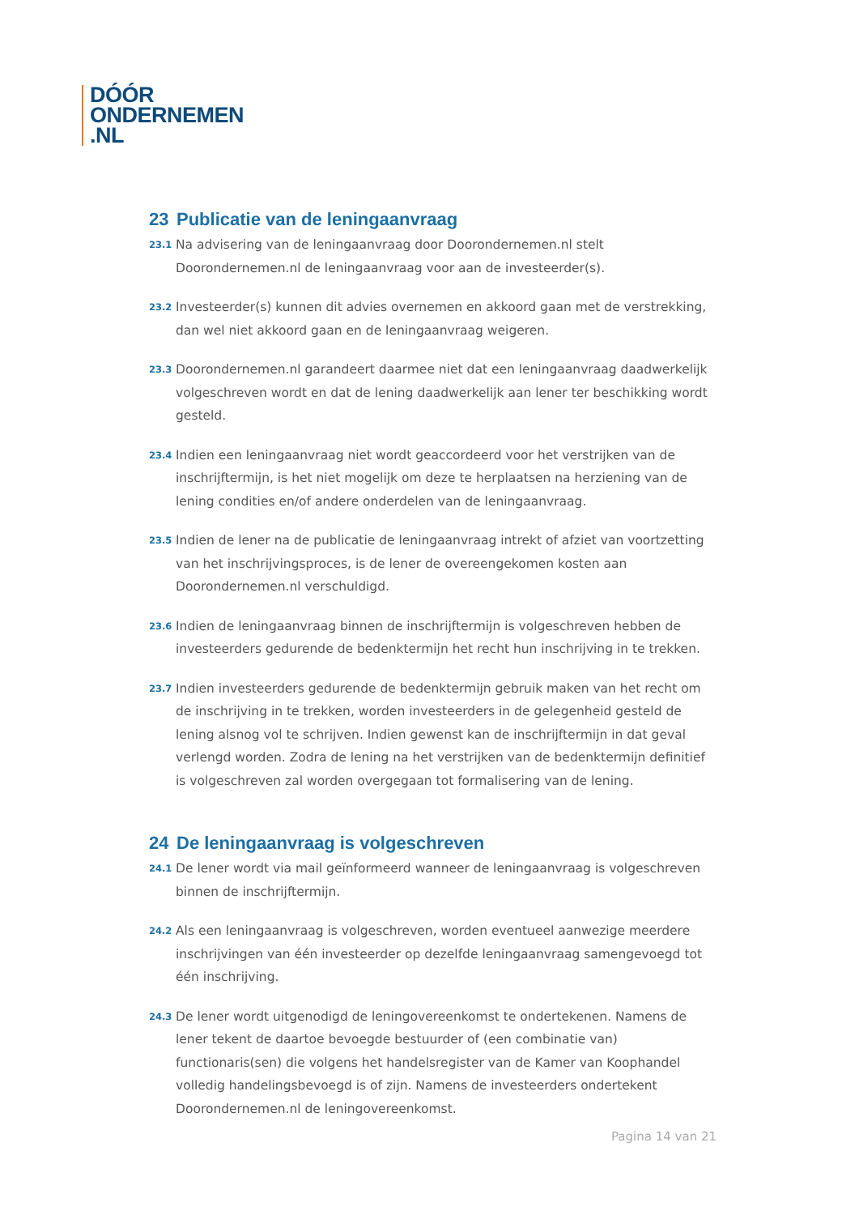DÓÓR
ONDERNEMEN
.NL
23 Publicatie van de leningaanvraag
23.1
Na advisering van de leningaanvraag door Doorondernemen.nl stelt Doorondernemen.nl de leningaanvraag voor aan de investeerder(s).
23.2
Investeerder(s) kunnen dit advies overnemen en akkoord gaan met de verstrekking, dan wel niet akkoord gaan en de leningaanvraag weigeren.
23.3
Doorondernemen.nl garandeert daarmee niet dat een leningaanvraag daadwerkelijk volgeschreven wordt en dat de lening daadwerkelijk aan lener ter beschikking wordt gesteld.
23.4
Indien een leningaanvraag niet wordt geaccordeerd voor het verstrijken van de inschrijftermijn, is het niet mogelijk om deze te herplaatsen na herziening van de lening condities en/of andere onderdelen van de leningaanvraag.
23.5
Indien de lener na de publicatie de leningaanvraag intrekt of afziet van voortzetting van het inschrijvingsproces, is de lener de overeengekomen kosten aan Doorondernemen.nl verschuldigd.
23.6
Indien de leningaanvraag binnen de inschrijftermijn is volgeschreven hebben de investeerders gedurende de bedenktermijn het recht hun inschrijving in te trekken.
23.7
Indien investeerders gedurende de bedenktermijn gebruik maken van het recht om de inschrijving in te trekken, worden investeerders in de gelegenheid gesteld de lening alsnog vol te schrijven. Indien gewenst kan de inschrijftermijn in dat geval verlengd worden. Zodra de lening na het verstrijken van de bedenktermijn definitief is volgeschreven zal worden overgegaan tot formalisering van de lening.
24 De leningaanvraag is volgeschreven
24.1
De lener wordt via mail geïnformeerd wanneer de leningaanvraag is volgeschreven binnen de inschrijftermijn.
24.2
Als een leningaanvraag is volgeschreven, worden eventueel aanwezige meerdere inschrijvingen van één investeerder op dezelfde leningaanvraag samengevoegd tot één inschrijving.
24.3
De lener wordt uitgenodigd de leningovereenkomst te ondertekenen. Namens de lener tekent de daartoe bevoegde bestuurder of (een combinatie van) functionaris(sen) die volgens het handelsregister van de Kamer van Koophandel volledig handelingsbevoegd is of zijn. Namens de investeerders ondertekent Doorondernemen.nl de leningovereenkomst.
Pagina 14 van 21